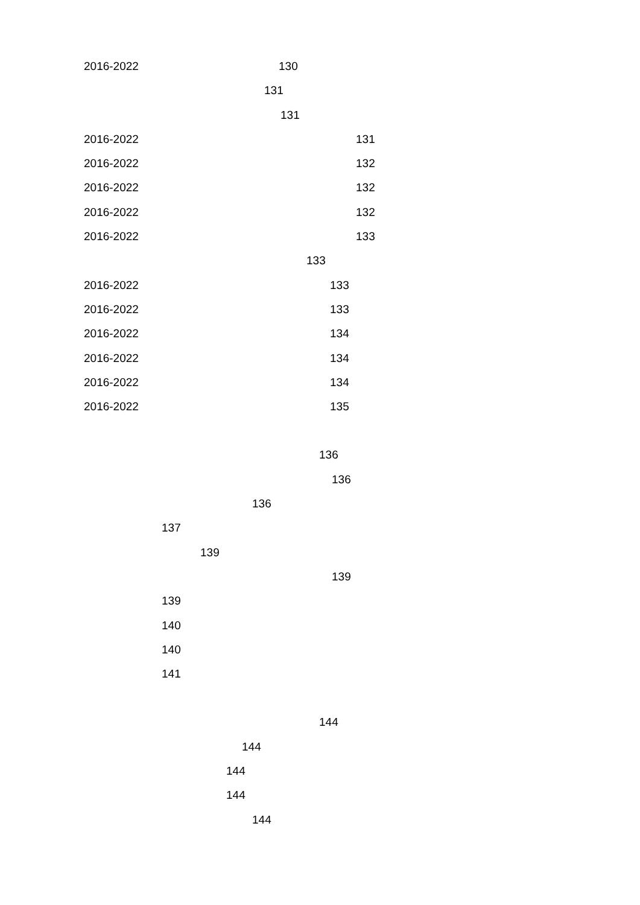2016-2022 130
131 131
2016-2022 131
2016-2022 132
2016-2022 132
2016-2022 132
2016-2022 133
133
2016-2022 133
2016-2022 133
2016-2022 134
2016-2022 134
2016-2022 134
2016-2022 135
136 136
136
137 139 139
139 140 140 141 144
144
144 144 144